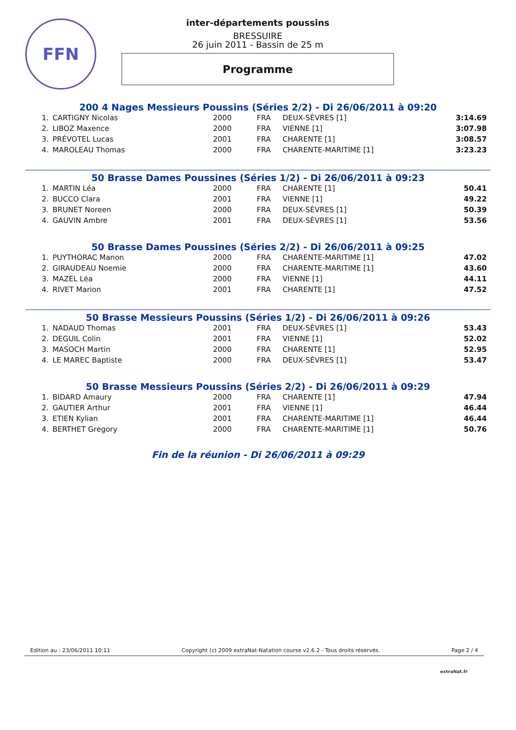FFN
inter-départements poussins
BRESSUIRE
26 juin 2011 - Bassin de 25 m
Programme
200 4 Nages Messieurs Poussins (Séries 2/2) - Di 26/06/2011 à 09:20
| 1. | CARTIGNY Nicolas | 2000 | FRA | DEUX-SÈVRES [1] | 3:14.69 |
| 2. | LIBOZ Maxence | 2000 | FRA | VIENNE [1] | 3:07.98 |
| 3. | PRÉVOTEL Lucas | 2001 | FRA | CHARENTE [1] | 3:08.57 |
| 4. | MAROLEAU Thomas | 2000 | FRA | CHARENTE-MARITIME [1] | 3:23.23 |
50 Brasse Dames Poussines (Séries 1/2) - Di 26/06/2011 à 09:23
| 1. | MARTIN Léa | 2000 | FRA | CHARENTE [1] | 50.41 |
| 2. | BUCCO Clara | 2001 | FRA | VIENNE [1] | 49.22 |
| 3. | BRUNET Noreen | 2000 | FRA | DEUX-SÈVRES [1] | 50.39 |
| 4. | GAUVIN Ambre | 2001 | FRA | DEUX-SÈVRES [1] | 53.56 |
50 Brasse Dames Poussines (Séries 2/2) - Di 26/06/2011 à 09:25
| 1. | PUYTHORAC Manon | 2000 | FRA | CHARENTE-MARITIME [1] | 47.02 |
| 2. | GIRAUDEAU Noemie | 2000 | FRA | CHARENTE-MARITIME [1] | 43.60 |
| 3. | MAZEL Léa | 2000 | FRA | VIENNE [1] | 44.11 |
| 4. | RIVET Marion | 2001 | FRA | CHARENTE [1] | 47.52 |
50 Brasse Messieurs Poussins (Séries 1/2) - Di 26/06/2011 à 09:26
| 1. | NADAUD Thomas | 2001 | FRA | DEUX-SÈVRES [1] | 53.43 |
| 2. | DEGUIL Colin | 2001 | FRA | VIENNE [1] | 52.02 |
| 3. | MASOCH Martin | 2000 | FRA | CHARENTE [1] | 52.95 |
| 4. | LE MAREC Baptiste | 2000 | FRA | DEUX-SÈVRES [1] | 53.47 |
50 Brasse Messieurs Poussins (Séries 2/2) - Di 26/06/2011 à 09:29
| 1. | BIDARD Amaury | 2000 | FRA | CHARENTE [1] | 47.94 |
| 2. | GAUTIER Arthur | 2001 | FRA | VIENNE [1] | 46.44 |
| 3. | ETIEN Kylian | 2001 | FRA | CHARENTE-MARITIME [1] | 46.44 |
| 4. | BERTHET Gregory | 2000 | FRA | CHARENTE-MARITIME [1] | 50.76 |
Fin de la réunion - Di 26/06/2011 à 09:29
Edition au : 23/06/2011 10:11 Copyright (c) 2009 extraNat-Natation course v2.6.2 - Tous droits réservés. Page 2 / 4
extraNat.fr